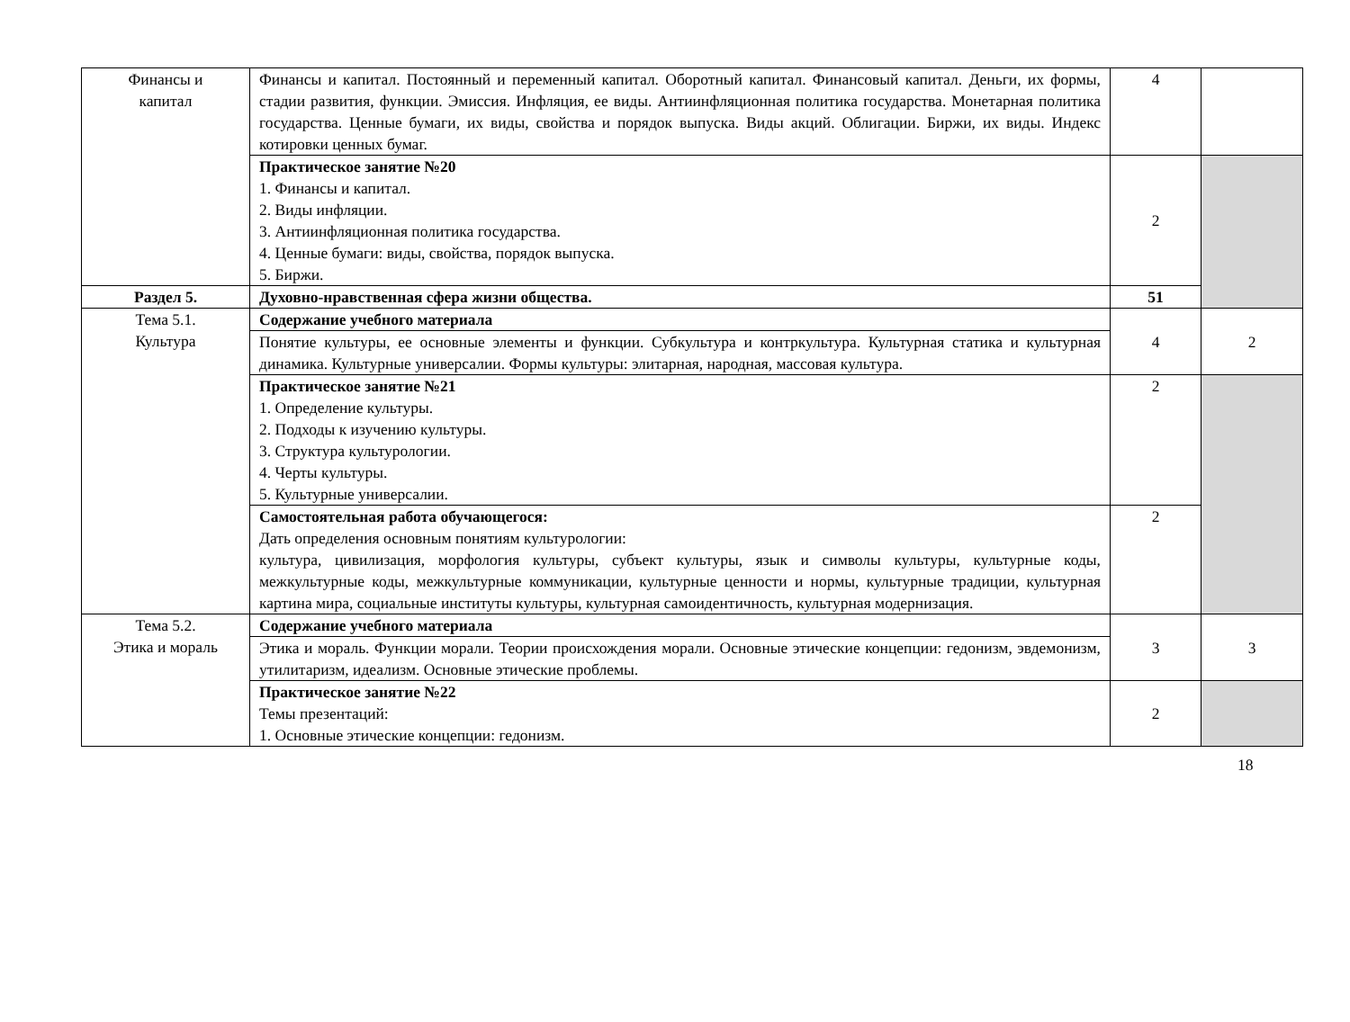| Финансы и капитал | Финансы и капитал. Постоянный и переменный капитал. Оборотный капитал. Финансовый капитал. Деньги, их формы, стадии развития, функции. Эмиссия. Инфляция, ее виды. Антиинфляционная политика государства. Монетарная политика государства. Ценные бумаги, их виды, свойства и порядок выпуска. Виды акций. Облигации. Биржи, их виды. Индекс котировки ценных бумаг. | 4 | |
| | Практическое занятие №20 1. Финансы и капитал. 2. Виды инфляции. 3. Антиинфляционная политика государства. 4. Ценные бумаги: виды, свойства, порядок выпуска. 5. Биржи. | 2 | |
| Раздел 5. | Духовно-нравственная сфера жизни общества. | 51 | |
| Тема 5.1. Культура | Содержание учебного материала | 4 | 2 |
| | Понятие культуры, ее основные элементы и функции. Субкультура и контркультура. Культурная статика и культурная динамика. Культурные универсалии. Формы культуры: элитарная, народная, массовая культура. | | |
| | Практическое занятие №21 1. Определение культуры. 2. Подходы к изучению культуры. 3. Структура культурологии. 4. Черты культуры. 5. Культурные универсалии. | 2 | |
| | Самостоятельная работа обучающегося: Дать определения основным понятиям культурологии: культура, цивилизация, морфология культуры, субъект культуры, язык и символы культуры, культурные коды, межкультурные коды, межкультурные коммуникации, культурные ценности и нормы, культурные традиции, культурная картина мира, социальные институты культуры, культурная самоидентичность, культурная модернизация. | 2 | |
| Тема 5.2. Этика и мораль | Содержание учебного материала | 3 | 3 |
| | Этика и мораль. Функции морали. Теории происхождения морали. Основные этические концепции: гедонизм, эвдемонизм, утилитаризм, идеализм. Основные этические проблемы. | | |
| | Практическое занятие №22 Темы презентаций: 1. Основные этические концепции: гедонизм. | 2 | |
18